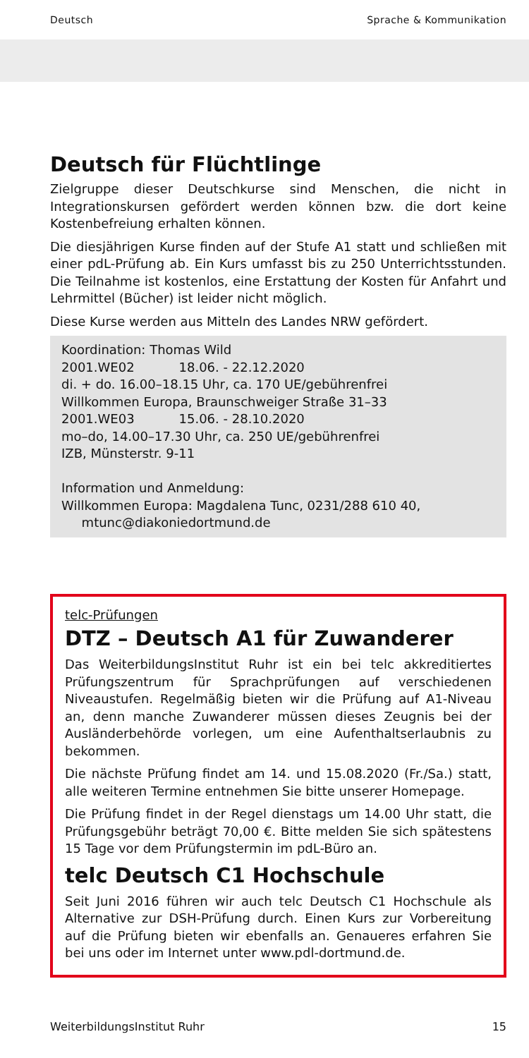Deutsch Sprache & Kommunikation
Deutsch für Flüchtlinge
Zielgruppe dieser Deutschkurse sind Menschen, die nicht in Integrationskursen gefördert werden können bzw. die dort keine Kostenbefreiung erhalten können.
Die diesjährigen Kurse finden auf der Stufe A1 statt und schließen mit einer pdL-Prüfung ab. Ein Kurs umfasst bis zu 250 Unterrichtsstunden. Die Teilnahme ist kostenlos, eine Erstattung der Kosten für Anfahrt und Lehrmittel (Bücher) ist leider nicht möglich.
Diese Kurse werden aus Mitteln des Landes NRW gefördert.
Koordination: Thomas Wild
2001.WE02 18.06. - 22.12.2020
di. + do. 16.00–18.15 Uhr, ca. 170 UE/gebührenfrei
Willkommen Europa, Braunschweiger Straße 31–33
2001.WE03 15.06. - 28.10.2020
mo–do, 14.00–17.30 Uhr, ca. 250 UE/gebührenfrei
IZB, Münsterstr. 9-11
Information und Anmeldung:
Willkommen Europa: Magdalena Tunc, 0231/288 610 40,
mtunc@diakoniedortmund.de
telc-Prüfungen
DTZ – Deutsch A1 für Zuwanderer
Das WeiterbildungsInstitut Ruhr ist ein bei telc akkreditiertes Prüfungszentrum für Sprachprüfungen auf verschiedenen Niveaustufen. Regelmäßig bieten wir die Prüfung auf A1-Niveau an, denn manche Zuwanderer müssen dieses Zeugnis bei der Ausländerbehörde vorlegen, um eine Aufenthaltserlaubnis zu bekommen.
Die nächste Prüfung findet am 14. und 15.08.2020 (Fr./Sa.) statt, alle weiteren Termine entnehmen Sie bitte unserer Homepage.
Die Prüfung findet in der Regel dienstags um 14.00 Uhr statt, die Prüfungsgebühr beträgt 70,00 €. Bitte melden Sie sich spätestens 15 Tage vor dem Prüfungstermin im pdL-Büro an.
telc Deutsch C1 Hochschule
Seit Juni 2016 führen wir auch telc Deutsch C1 Hochschule als Alternative zur DSH-Prüfung durch. Einen Kurs zur Vorbereitung auf die Prüfung bieten wir ebenfalls an. Genaueres erfahren Sie bei uns oder im Internet unter www.pdl-dortmund.de.
WeiterbildungsInstitut Ruhr 15